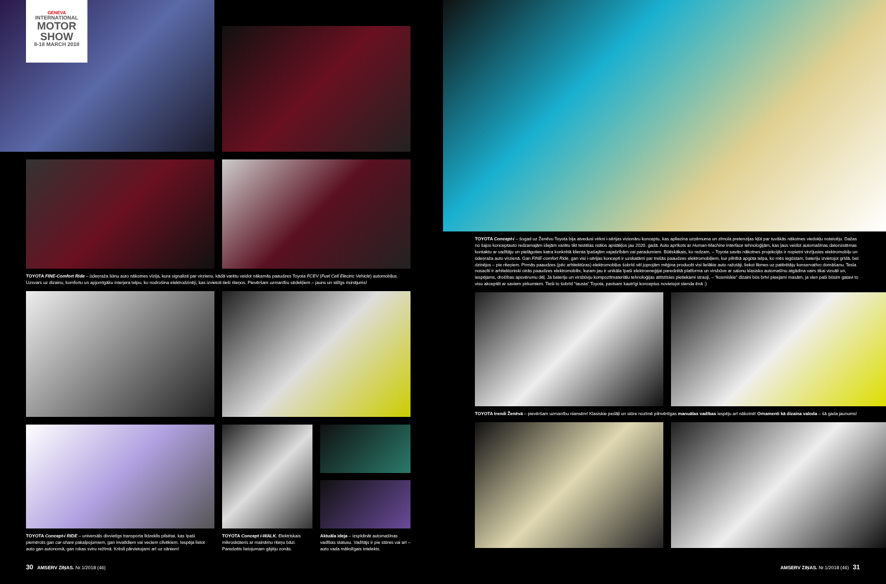GENEVA
INTERNATIONAL
MOTOR SHOW
8-18 MARCH 2018
TOYOTA FINE-Comfort Ride – ūdeņraža šūnu auto nākotnes vīzija, kura signalizē par virzienu, kādā varētu veidot nākamās paaudzes Toyota FCEV (Fuel Cell Electric Vehicle) automobiļus. Uzsvars uz dizainu, komfortu un apjomīgāku interjera telpu, ko nodrošina elektrodzinēji, kas izvietoti tieši riteņos. Pievēršam uzmanību sēdekļiem – jauns un stilīgs risinājums!
TOYOTA Concept-i RIDE – universāls divvietīgs transporta līdzeklis pilsētai, kas īpaši piemērots gan car-share pakalpojumiem, gan invalīdiem vai veciem cilvēkiem. Iespēja lietot auto gan autonomā, gan rokas sviru režīmā. Krēsli pārvietojami arī uz sāniem!
TOYOTA Concept i-WALK. Elektriskais mikroskūteris ar maināmu riteņu bāzi. Paredzēts lietojumam gājēju zonās.
Aktuāla ideja – izspīdināt automašīnas vadības statusu. Vadītājs ir pie stūres vai arī – auto vada mākslīgais intelekts.
30 AMSERV ZIŅAS. Nr.1/2018 (46)
TOYOTA Concept-i – šogad uz Ženēvu Toyota bija atvedusi virkni i-sērijas vizionāru konceptu, kas apliecina uzņēmuma un zīmola pretenzijas kļūt par tuvākās nākotnes viedokļu noteicēju. Dažas no šajos konceptauto redzamajām idejām varētu tikt testētas reālos apstākļos jau 2020. gadā. Auto aprīkots ar Human-Machine Interface tehnoloģijām, kas ļaus veidot automašīnas datorsistēmas kontaktu ar vadītāju un pielāgoties katra konkrētā klienta īpašajām vajadzībām vai paradumiem. Būtiskākais, ko redzam, – Toyota savās nākotnes projekcijās ir nopietni virzījusies elektromobiļu un ūdeņraža auto virzienā. Gan FINE-comfort Ride, gan visi i-sērijas koncepti ir uzskatāmi par trešās paaudzes elektromobiļiem, kur pilnībā apgūta telpa, ko mēs iegūstam, bateriju izvietojot grīdā, bet dzinējus – pie riteņiem. Pirmās paaudzes (pēc arhitektūras) elektromobiļus šobrīd vēl joprojām mēģina producēt visi lielākie auto ražotāji, liekot likmes uz patērētāju konservatīvo domāšanu. Tesla nosacīti ir arhitektoniski otrās paaudzes elektromobilis, kuram jau ir unikāla īpaši elektroeneģijai paredzētā platforma un virsbūve ar salonu klasisko automašīnu atgādina vairs tikai vizuāli un, iespējams, drošības apsvērumu dēļ. Ja bateriju un virsbūvju kompozītmateriālu tehnoloģijas attīstīsies pietiekami strauji, – “kosmiskie” dizaini būs brīvi pieejami masām, ja vien paši būsim gatavi to visu akceptēt ar saviem pirkumiem. Tieši to šobrīd “tausta” Toyota, pavisam kautrīgi konceptus novietojot stenda ēnā :)
TOYOTA trendi Ženēvā – pievēršam uzmanību niansēm! Klasiskie pedāļi un stūre nozīmē pilnvērtīgas manuālas vadības iespēju arī nākotnē! Ornamenti kā dizaina valoda – šā gada jaunums!
AMSERV ZIŅAS. Nr.1/2018 (46) 31